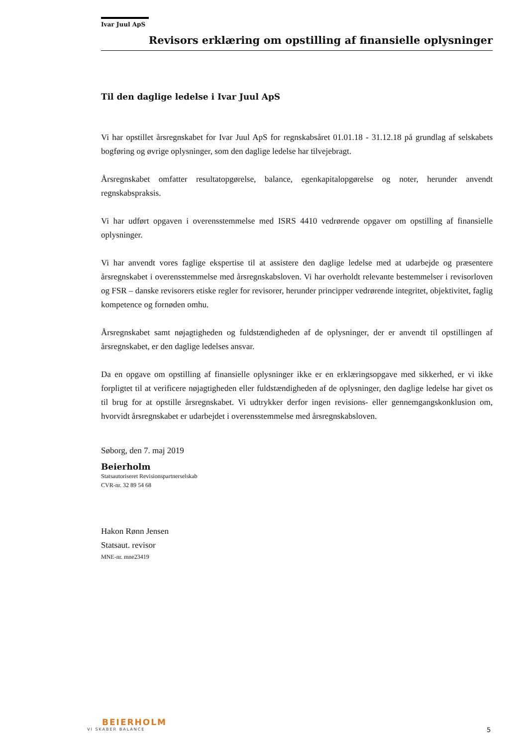Ivar Juul ApS
Revisors erklæring om opstilling af finansielle oplysninger
Til den daglige ledelse i Ivar Juul ApS
Vi har opstillet årsregnskabet for Ivar Juul ApS for regnskabsåret 01.01.18 - 31.12.18 på grundlag af selskabets bogføring og øvrige oplysninger, som den daglige ledelse har tilvejebragt.
Årsregnskabet omfatter resultatopgørelse, balance, egenkapitalopgørelse og noter, herunder anvendt regnskabspraksis.
Vi har udført opgaven i overensstemmelse med ISRS 4410 vedrørende opgaver om opstilling af finansielle oplysninger.
Vi har anvendt vores faglige ekspertise til at assistere den daglige ledelse med at udarbejde og præsentere årsregnskabet i overensstemmelse med årsregnskabsloven. Vi har overholdt relevante bestemmelser i revisorloven og FSR – danske revisorers etiske regler for revisorer, herunder principper vedrørende integritet, objektivitet, faglig kompetence og fornøden omhu.
Årsregnskabet samt nøjagtigheden og fuldstændigheden af de oplysninger, der er anvendt til opstillingen af årsregnskabet, er den daglige ledelses ansvar.
Da en opgave om opstilling af finansielle oplysninger ikke er en erklæringsopgave med sikkerhed, er vi ikke forpligtet til at verificere nøjagtigheden eller fuldstændigheden af de oplysninger, den daglige ledelse har givet os til brug for at opstille årsregnskabet. Vi udtrykker derfor ingen revisions- eller gennemgangskonklusion om, hvorvidt årsregnskabet er udarbejdet i overensstemmelse med årsregnskabsloven.
Søborg, den 7. maj 2019
Beierholm
Statsautoriseret Revisionspartnerselskab
CVR-nr. 32 89 54 68
Hakon Rønn Jensen
Statsaut. revisor
MNE-nr. mne23419
BEIERHOLM
VI SKABER BALANCE
5